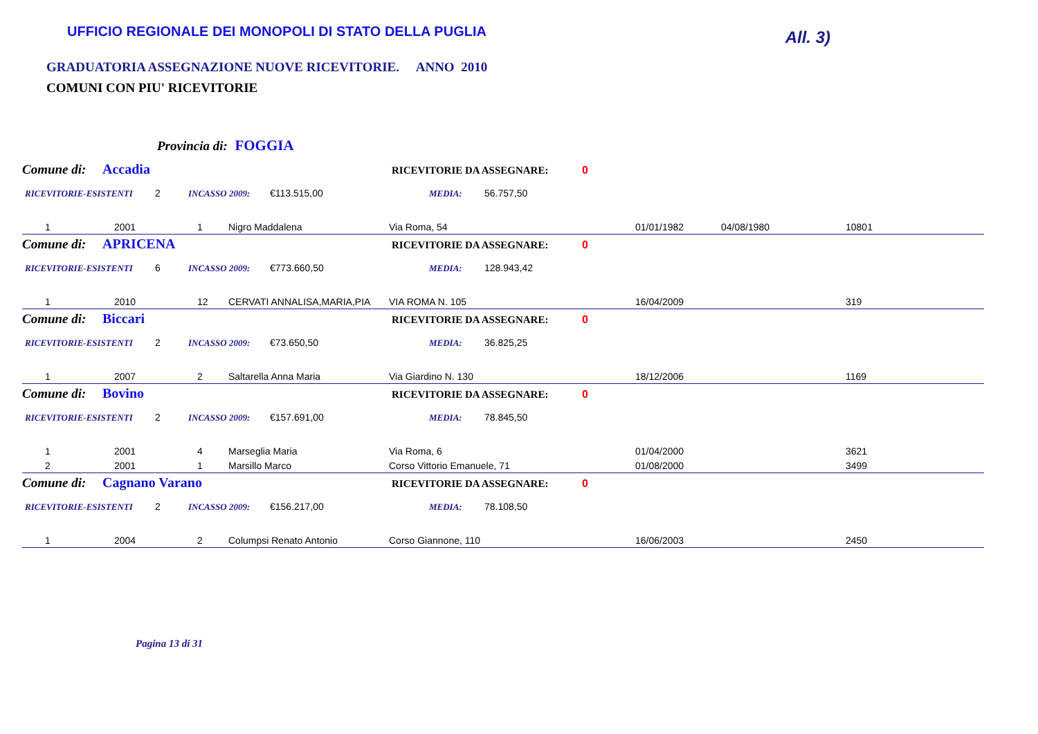UFFICIO REGIONALE DEI MONOPOLI DI STATO DELLA PUGLIA
All. 3)
GRADUATORIA ASSEGNAZIONE NUOVE RICEVITORIE. ANNO 2010
COMUNI CON PIU' RICEVITORIE
Provincia di: FOGGIA
Comune di: Accadia RICEVITORIE DA ASSEGNARE: 0
RICEVITORIE-ESISTENTI 2 INCASSO 2009: €113.515,00 MEDIA: 56.757,50
| 1 | 2001 | 1 | Nigro Maddalena | Via Roma, 54 | 01/01/1982 | 04/08/1980 | 10801 |
Comune di: APRICENA RICEVITORIE DA ASSEGNARE: 0
RICEVITORIE-ESISTENTI 6 INCASSO 2009: €773.660,50 MEDIA: 128.943,42
| 1 | 2010 | 12 | CERVATI ANNALISA,MARIA,PIA | VIA ROMA N. 105 | 16/04/2009 | | 319 |
Comune di: Biccari RICEVITORIE DA ASSEGNARE: 0
RICEVITORIE-ESISTENTI 2 INCASSO 2009: €73.650,50 MEDIA: 36.825,25
| 1 | 2007 | 2 | Saltarella Anna Maria | Via Giardino N. 130 | 18/12/2006 | | 1169 |
Comune di: Bovino RICEVITORIE DA ASSEGNARE: 0
RICEVITORIE-ESISTENTI 2 INCASSO 2009: €157.691,00 MEDIA: 78.845,50
| 1 | 2001 | 4 | Marseglia Maria | Via Roma, 6 | 01/04/2000 | | 3621 |
| 2 | 2001 | 1 | Marsillo Marco | Corso Vittorio Emanuele, 71 | 01/08/2000 | | 3499 |
Comune di: Cagnano Varano RICEVITORIE DA ASSEGNARE: 0
RICEVITORIE-ESISTENTI 2 INCASSO 2009: €156.217,00 MEDIA: 78.108,50
| 1 | 2004 | 2 | Columpsi Renato Antonio | Corso Giannone, 110 | 16/06/2003 | | 2450 |
Pagina 13 di 31